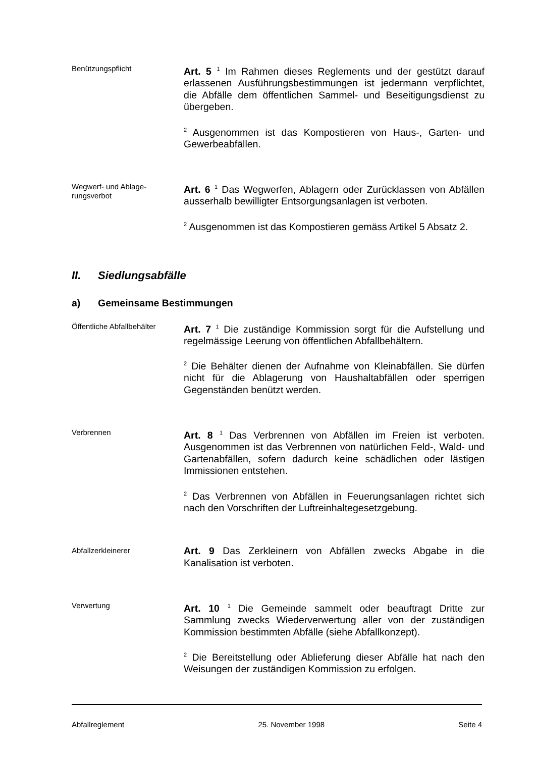Benützungspflicht
Art. 5 <sup>1</sup> Im Rahmen dieses Reglements und der gestützt darauf erlassenen Ausführungsbestimmungen ist jedermann verpflichtet, die Abfälle dem öffentlichen Sammel- und Beseitigungsdienst zu übergeben.
<sup>2</sup> Ausgenommen ist das Kompostieren von Haus-, Garten- und Gewerbeabfällen.
Wegwerf- und Ablage-
rungsverbot
Art. 6 <sup>1</sup> Das Wegwerfen, Ablagern oder Zurücklassen von Abfällen ausserhalb bewilligter Entsorgungsanlagen ist verboten.
<sup>2</sup> Ausgenommen ist das Kompostieren gemäss Artikel 5 Absatz 2.
II. Siedlungsabfälle
a) Gemeinsame Bestimmungen
Öffentliche Abfallbehälter
Art. 7 <sup>1</sup> Die zuständige Kommission sorgt für die Aufstellung und regelmässige Leerung von öffentlichen Abfallbehältern.
<sup>2</sup> Die Behälter dienen der Aufnahme von Kleinabfällen. Sie dürfen nicht für die Ablagerung von Haushaltabfällen oder sperrigen Gegenständen benützt werden.
Verbrennen
Art. 8 <sup>1</sup> Das Verbrennen von Abfällen im Freien ist verboten. Ausgenommen ist das Verbrennen von natürlichen Feld-, Wald- und Gartenabfällen, sofern dadurch keine schädlichen oder lästigen Immissionen entstehen.
<sup>2</sup> Das Verbrennen von Abfällen in Feuerungsanlagen richtet sich nach den Vorschriften der Luftreinhaltegesetzgebung.
Abfallzerkleinerer
Art. 9 Das Zerkleinern von Abfällen zwecks Abgabe in die Kanalisation ist verboten.
Verwertung
Art. 10 <sup>1</sup> Die Gemeinde sammelt oder beauftragt Dritte zur Sammlung zwecks Wiederverwertung aller von der zuständigen Kommission bestimmten Abfälle (siehe Abfallkonzept).
<sup>2</sup> Die Bereitstellung oder Ablieferung dieser Abfälle hat nach den Weisungen der zuständigen Kommission zu erfolgen.
Abfallreglement 25. November 1998 Seite 4